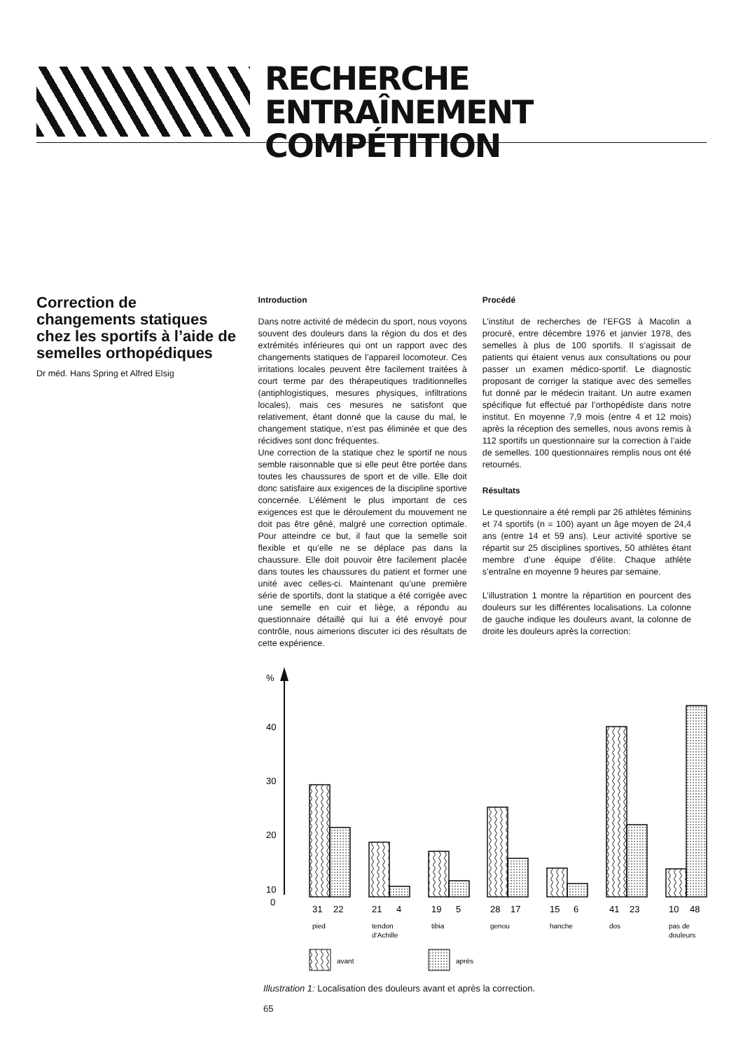RECHERCHE
ENTRAÎNEMENT COMPÉTITION
Correction de changements statiques chez les sportifs à l’aide de semelles orthopédiques
Dr méd. Hans Spring et Alfred Elsig
Introduction
Dans notre activité de médecin du sport, nous voyons souvent des douleurs dans la région du dos et des extrémités inférieures qui ont un rapport avec des changements statiques de l’appareil locomoteur. Ces irritations locales peuvent être facilement traitées à court terme par des thérapeutiques traditionnelles (antiphlogistiques, mesures physiques, infiltrations locales), mais ces mesures ne satisfont que relativement, étant donné que la cause du mal, le changement statique, n’est pas éliminée et que des récidives sont donc fréquentes.
Une correction de la statique chez le sportif ne nous semble raisonnable que si elle peut être portée dans toutes les chaussures de sport et de ville. Elle doit donc satisfaire aux exigences de la discipline sportive concernée. L’élément le plus important de ces exigences est que le déroulement du mouvement ne doit pas être gêné, malgré une correction optimale. Pour atteindre ce but, il faut que la semelle soit flexible et qu’elle ne se déplace pas dans la chaussure. Elle doit pouvoir être facilement placée dans toutes les chaussures du patient et former une unité avec celles-ci. Maintenant qu’une première série de sportifs, dont la statique a été corrigée avec une semelle en cuir et liège, a répondu au questionnaire détaillé qui lui a été envoyé pour contrôle, nous aimerions discuter ici des résultats de cette expérience.
Procédé
L’institut de recherches de l’EFGS à Macolin a procuré, entre décembre 1976 et janvier 1978, des semelles à plus de 100 sportifs. Il s’agissait de patients qui étaient venus aux consultations ou pour passer un examen médico-sportif. Le diagnostic proposant de corriger la statique avec des semelles fut donné par le médecin traitant. Un autre examen spécifique fut effectué par l’orthopédiste dans notre institut. En moyenne 7,9 mois (entre 4 et 12 mois) après la réception des semelles, nous avons remis à 112 sportifs un questionnaire sur la correction à l’aide de semelles. 100 questionnaires remplis nous ont été retournés.
Résultats
Le questionnaire a été rempli par 26 athlètes féminins et 74 sportifs (n = 100) ayant un âge moyen de 24,4 ans (entre 14 et 59 ans). Leur activité sportive se répartit sur 25 disciplines sportives, 50 athlètes étant membre d’une équipe d’élite. Chaque athlète s’entraîne en moyenne 9 heures par semaine.
L’illustration 1 montre la répartition en pourcent des douleurs sur les différentes localisations. La colonne de gauche indique les douleurs avant, la colonne de droite les douleurs après la correction:
%
40
30
20
10
0
31
22
21
4
19
5
28
17
15
6
41
23
10
48
pied
tendon
d’Achille
tibia
genou
hanche
dos
pas de
douleurs
avant
après
Illustration 1: Localisation des douleurs avant et après la correction.
65